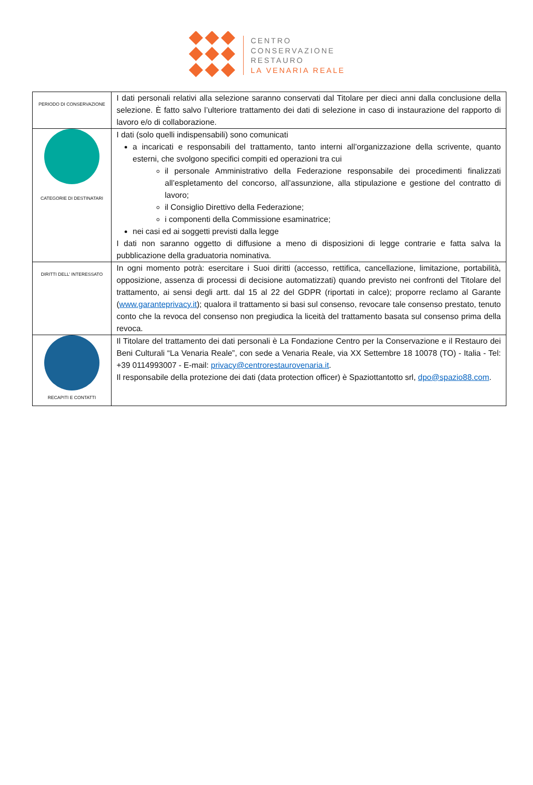CENTRO
CONSERVAZIONE
RESTAURO
LA VENARIA REALE
| PERIODO DI CONSERVAZIONE | I dati personali relativi alla selezione saranno conservati dal Titolare per dieci anni dalla conclusione della selezione. È fatto salvo l’ulteriore trattamento dei dati di selezione in caso di instaurazione del rapporto di lavoro e/o di collaborazione. |
| CATEGORIE DI DESTINATARI | I dati (solo quelli indispensabili) sono comunicati a incaricati e responsabili del trattamento, tanto interni all’organizzazione della scrivente, quanto esterni, che svolgono specifici compiti ed operazioni tra cui il personale Amministrativo della Federazione responsabile dei procedimenti finalizzati all’espletamento del concorso, all’assunzione, alla stipulazione e gestione del contratto di lavoro; il Consiglio Direttivo della Federazione; i componenti della Commissione esaminatrice; nei casi ed ai soggetti previsti dalla legge I dati non saranno oggetto di diffusione a meno di disposizioni di legge contrarie e fatta salva la pubblicazione della graduatoria nominativa. |
| DIRITTI DELL’ INTERESSATO | In ogni momento potrà: esercitare i Suoi diritti (accesso, rettifica, cancellazione, limitazione, portabilità, opposizione, assenza di processi di decisione automatizzati) quando previsto nei confronti del Titolare del trattamento, ai sensi degli artt. dal 15 al 22 del GDPR (riportati in calce); proporre reclamo al Garante ( www.garanteprivacy.it ); qualora il trattamento si basi sul consenso, revocare tale consenso prestato, tenuto conto che la revoca del consenso non pregiudica la liceità del trattamento basata sul consenso prima della revoca. |
| RECAPITI E CONTATTI | Il Titolare del trattamento dei dati personali è La Fondazione Centro per la Conservazione e il Restauro dei Beni Culturali “La Venaria Reale”, con sede a Venaria Reale, via XX Settembre 18 10078 (TO) - Italia - Tel: +39 0114993007 - E-mail: privacy@centrorestaurovenaria.it . Il responsabile della protezione dei dati (data protection officer) è Spaziottantotto srl, dpo@spazio88.com . |